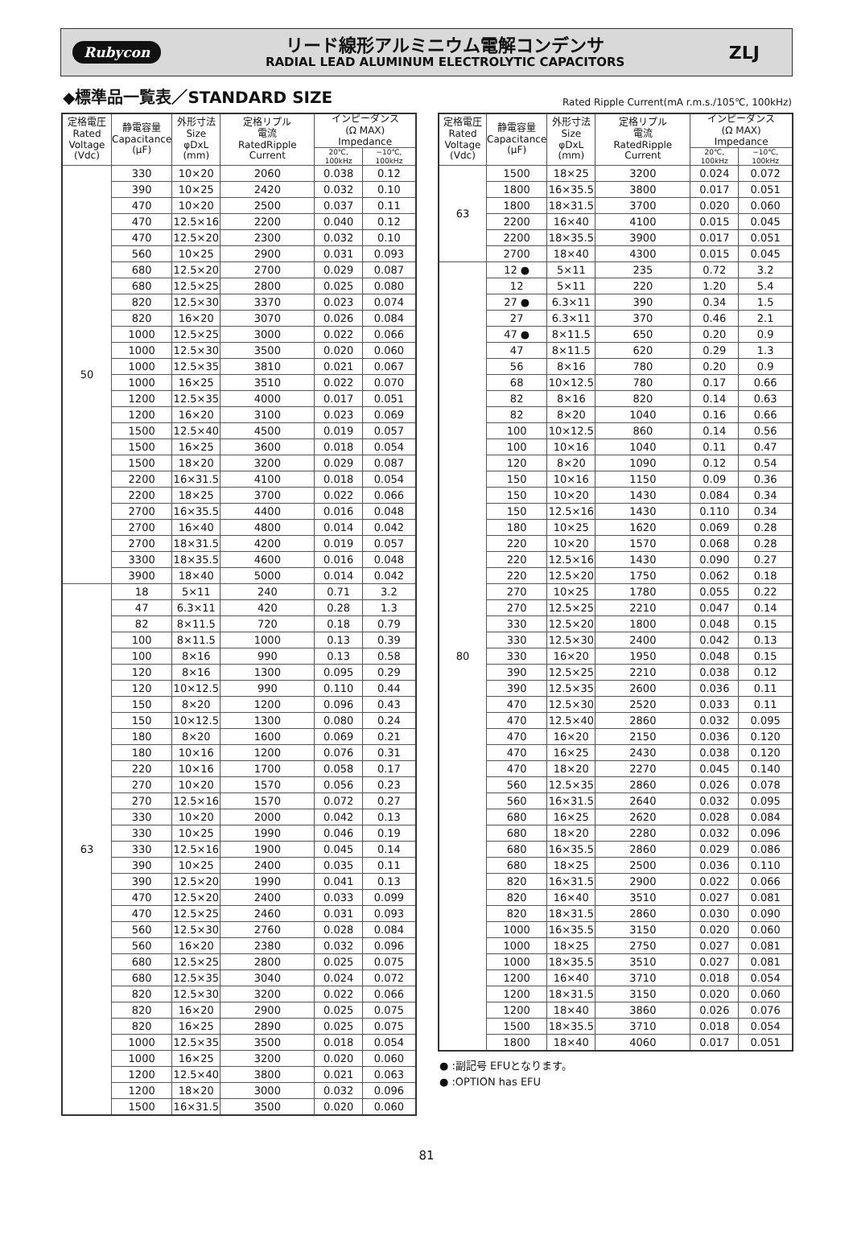Rubycon
リード線形アルミニウム電解コンデンサ
RADIAL LEAD ALUMINUM ELECTROLYTIC CAPACITORS
ZLJ
◆標準品一覧表／STANDARD SIZE
Rated Ripple Current(mA r.m.s./105℃, 100kHz)
| 定格電圧 Rated Voltage (Vdc) | 静電容量 Capacitance (μF) | 外形寸法 Size φDxL (mm) | 定格リプル 電流 RatedRipple Current | インピーダンス (Ω MAX) Impedance | |
| --- | --- | --- | --- | --- | --- |
| | | | | 20℃, 100kHz | −10℃, 100kHz |
| 50 | 330 | 10×20 | 2060 | 0.038 | 0.12 |
| | 390 | 10×25 | 2420 | 0.032 | 0.10 |
| | 470 | 10×20 | 2500 | 0.037 | 0.11 |
| | 470 | 12.5×16 | 2200 | 0.040 | 0.12 |
| | 470 | 12.5×20 | 2300 | 0.032 | 0.10 |
| | 560 | 10×25 | 2900 | 0.031 | 0.093 |
| | 680 | 12.5×20 | 2700 | 0.029 | 0.087 |
| | 680 | 12.5×25 | 2800 | 0.025 | 0.080 |
| | 820 | 12.5×30 | 3370 | 0.023 | 0.074 |
| | 820 | 16×20 | 3070 | 0.026 | 0.084 |
| | 1000 | 12.5×25 | 3000 | 0.022 | 0.066 |
| | 1000 | 12.5×30 | 3500 | 0.020 | 0.060 |
| | 1000 | 12.5×35 | 3810 | 0.021 | 0.067 |
| | 1000 | 16×25 | 3510 | 0.022 | 0.070 |
| | 1200 | 12.5×35 | 4000 | 0.017 | 0.051 |
| | 1200 | 16×20 | 3100 | 0.023 | 0.069 |
| | 1500 | 12.5×40 | 4500 | 0.019 | 0.057 |
| | 1500 | 16×25 | 3600 | 0.018 | 0.054 |
| | 1500 | 18×20 | 3200 | 0.029 | 0.087 |
| | 2200 | 16×31.5 | 4100 | 0.018 | 0.054 |
| | 2200 | 18×25 | 3700 | 0.022 | 0.066 |
| | 2700 | 16×35.5 | 4400 | 0.016 | 0.048 |
| | 2700 | 16×40 | 4800 | 0.014 | 0.042 |
| | 2700 | 18×31.5 | 4200 | 0.019 | 0.057 |
| | 3300 | 18×35.5 | 4600 | 0.016 | 0.048 |
| | 3900 | 18×40 | 5000 | 0.014 | 0.042 |
| 63 | 18 | 5×11 | 240 | 0.71 | 3.2 |
| | 47 | 6.3×11 | 420 | 0.28 | 1.3 |
| | 82 | 8×11.5 | 720 | 0.18 | 0.79 |
| | 100 | 8×11.5 | 1000 | 0.13 | 0.39 |
| | 100 | 8×16 | 990 | 0.13 | 0.58 |
| | 120 | 8×16 | 1300 | 0.095 | 0.29 |
| | 120 | 10×12.5 | 990 | 0.110 | 0.44 |
| | 150 | 8×20 | 1200 | 0.096 | 0.43 |
| | 150 | 10×12.5 | 1300 | 0.080 | 0.24 |
| | 180 | 8×20 | 1600 | 0.069 | 0.21 |
| | 180 | 10×16 | 1200 | 0.076 | 0.31 |
| | 220 | 10×16 | 1700 | 0.058 | 0.17 |
| | 270 | 10×20 | 1570 | 0.056 | 0.23 |
| | 270 | 12.5×16 | 1570 | 0.072 | 0.27 |
| | 330 | 10×20 | 2000 | 0.042 | 0.13 |
| | 330 | 10×25 | 1990 | 0.046 | 0.19 |
| | 330 | 12.5×16 | 1900 | 0.045 | 0.14 |
| | 390 | 10×25 | 2400 | 0.035 | 0.11 |
| | 390 | 12.5×20 | 1990 | 0.041 | 0.13 |
| | 470 | 12.5×20 | 2400 | 0.033 | 0.099 |
| | 470 | 12.5×25 | 2460 | 0.031 | 0.093 |
| | 560 | 12.5×30 | 2760 | 0.028 | 0.084 |
| | 560 | 16×20 | 2380 | 0.032 | 0.096 |
| | 680 | 12.5×25 | 2800 | 0.025 | 0.075 |
| | 680 | 12.5×35 | 3040 | 0.024 | 0.072 |
| | 820 | 12.5×30 | 3200 | 0.022 | 0.066 |
| | 820 | 16×20 | 2900 | 0.025 | 0.075 |
| | 820 | 16×25 | 2890 | 0.025 | 0.075 |
| | 1000 | 12.5×35 | 3500 | 0.018 | 0.054 |
| | 1000 | 16×25 | 3200 | 0.020 | 0.060 |
| | 1200 | 12.5×40 | 3800 | 0.021 | 0.063 |
| | 1200 | 18×20 | 3000 | 0.032 | 0.096 |
| | 1500 | 16×31.5 | 3500 | 0.020 | 0.060 |
| 定格電圧 Rated Voltage (Vdc) | 静電容量 Capacitance (μF) | 外形寸法 Size φDxL (mm) | 定格リプル 電流 RatedRipple Current | インピーダンス (Ω MAX) Impedance | |
| --- | --- | --- | --- | --- | --- |
| | | | | 20℃, 100kHz | −10℃, 100kHz |
| 63 | 1500 | 18×25 | 3200 | 0.024 | 0.072 |
| | 1800 | 16×35.5 | 3800 | 0.017 | 0.051 |
| | 1800 | 18×31.5 | 3700 | 0.020 | 0.060 |
| | 2200 | 16×40 | 4100 | 0.015 | 0.045 |
| | 2200 | 18×35.5 | 3900 | 0.017 | 0.051 |
| | 2700 | 18×40 | 4300 | 0.015 | 0.045 |
| 80 | 12 ● | 5×11 | 235 | 0.72 | 3.2 |
| | 12 | 5×11 | 220 | 1.20 | 5.4 |
| | 27 ● | 6.3×11 | 390 | 0.34 | 1.5 |
| | 27 | 6.3×11 | 370 | 0.46 | 2.1 |
| | 47 ● | 8×11.5 | 650 | 0.20 | 0.9 |
| | 47 | 8×11.5 | 620 | 0.29 | 1.3 |
| | 56 | 8×16 | 780 | 0.20 | 0.9 |
| | 68 | 10×12.5 | 780 | 0.17 | 0.66 |
| | 82 | 8×16 | 820 | 0.14 | 0.63 |
| | 82 | 8×20 | 1040 | 0.16 | 0.66 |
| | 100 | 10×12.5 | 860 | 0.14 | 0.56 |
| | 100 | 10×16 | 1040 | 0.11 | 0.47 |
| | 120 | 8×20 | 1090 | 0.12 | 0.54 |
| | 150 | 10×16 | 1150 | 0.09 | 0.36 |
| | 150 | 10×20 | 1430 | 0.084 | 0.34 |
| | 150 | 12.5×16 | 1430 | 0.110 | 0.34 |
| | 180 | 10×25 | 1620 | 0.069 | 0.28 |
| | 220 | 10×20 | 1570 | 0.068 | 0.28 |
| | 220 | 12.5×16 | 1430 | 0.090 | 0.27 |
| | 220 | 12.5×20 | 1750 | 0.062 | 0.18 |
| | 270 | 10×25 | 1780 | 0.055 | 0.22 |
| | 270 | 12.5×25 | 2210 | 0.047 | 0.14 |
| | 330 | 12.5×20 | 1800 | 0.048 | 0.15 |
| | 330 | 12.5×30 | 2400 | 0.042 | 0.13 |
| | 330 | 16×20 | 1950 | 0.048 | 0.15 |
| | 390 | 12.5×25 | 2210 | 0.038 | 0.12 |
| | 390 | 12.5×35 | 2600 | 0.036 | 0.11 |
| | 470 | 12.5×30 | 2520 | 0.033 | 0.11 |
| | 470 | 12.5×40 | 2860 | 0.032 | 0.095 |
| | 470 | 16×20 | 2150 | 0.036 | 0.120 |
| | 470 | 16×25 | 2430 | 0.038 | 0.120 |
| | 470 | 18×20 | 2270 | 0.045 | 0.140 |
| | 560 | 12.5×35 | 2860 | 0.026 | 0.078 |
| | 560 | 16×31.5 | 2640 | 0.032 | 0.095 |
| | 680 | 16×25 | 2620 | 0.028 | 0.084 |
| | 680 | 18×20 | 2280 | 0.032 | 0.096 |
| | 680 | 16×35.5 | 2860 | 0.029 | 0.086 |
| | 680 | 18×25 | 2500 | 0.036 | 0.110 |
| | 820 | 16×31.5 | 2900 | 0.022 | 0.066 |
| | 820 | 16×40 | 3510 | 0.027 | 0.081 |
| | 820 | 18×31.5 | 2860 | 0.030 | 0.090 |
| | 1000 | 16×35.5 | 3150 | 0.020 | 0.060 |
| | 1000 | 18×25 | 2750 | 0.027 | 0.081 |
| | 1000 | 18×35.5 | 3510 | 0.027 | 0.081 |
| | 1200 | 16×40 | 3710 | 0.018 | 0.054 |
| | 1200 | 18×31.5 | 3150 | 0.020 | 0.060 |
| | 1200 | 18×40 | 3860 | 0.026 | 0.076 |
| | 1500 | 18×35.5 | 3710 | 0.018 | 0.054 |
| | 1800 | 18×40 | 4060 | 0.017 | 0.051 |
● :副記号 EFUとなります。
● :OPTION has EFU
81